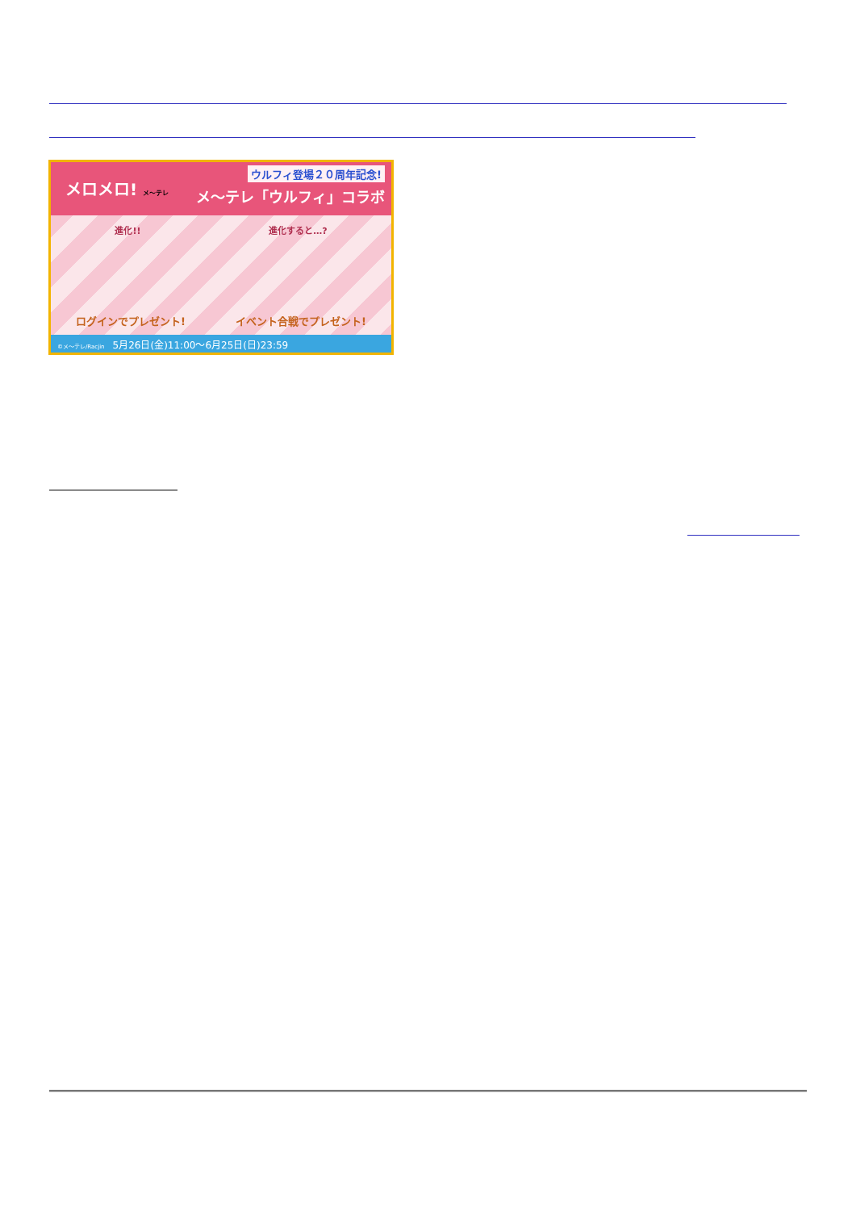ウルフィ登場２０周年記念!
メ～テレ「ウルフィ」コラボ
メロメロ! メ～テレ
進化!! 進化すると…?
ログインでプレゼント! イベント合戦でプレゼント!
©メ～テレ/Racjin 5月26日(金)11:00～6月25日(日)23:59